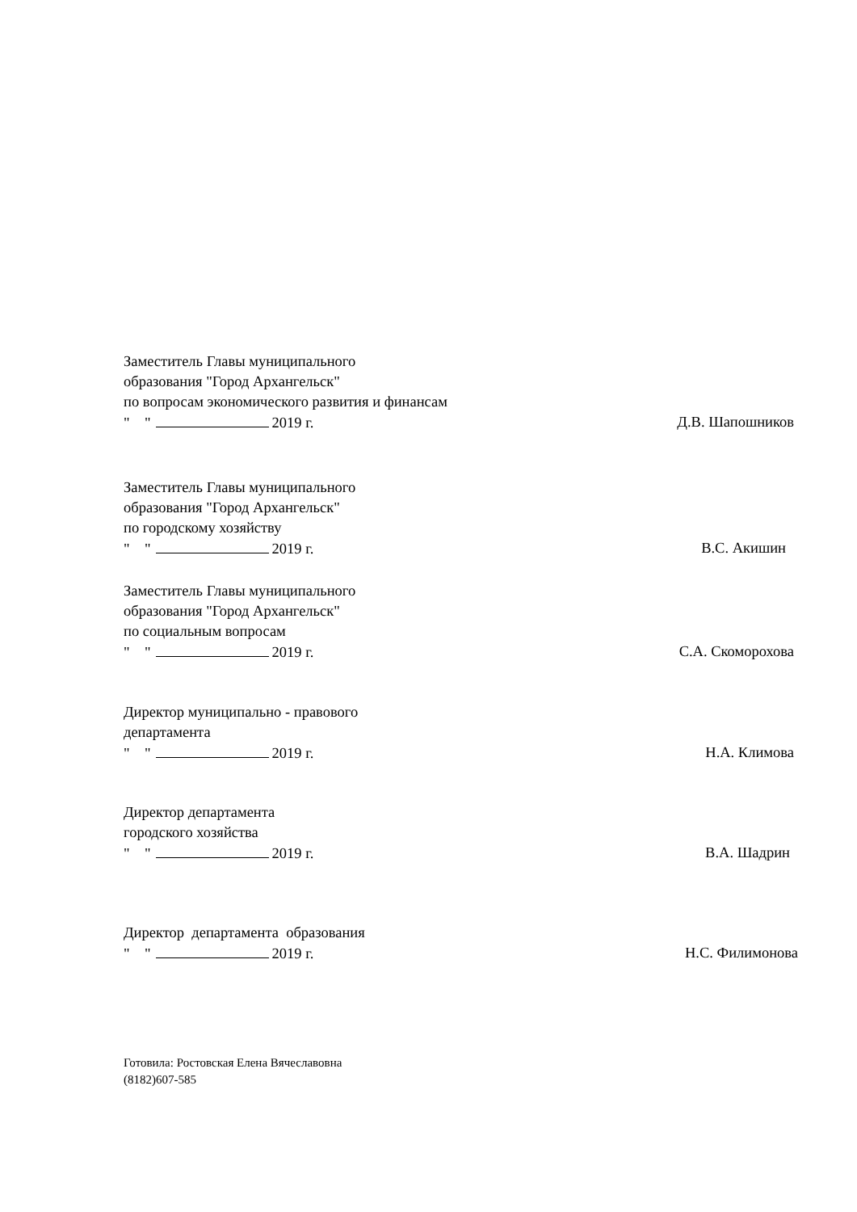Заместитель Главы муниципального
образования "Город Архангельск"
по вопросам экономического развития и финансам
" " 2019 г. Д.В. Шапошников
Заместитель Главы муниципального
образования "Город Архангельск"
по городскому хозяйству
" " 2019 г. В.С. Акишин
Заместитель Главы муниципального
образования "Город Архангельск"
по социальным вопросам
" " 2019 г. С.А. Скоморохова
Директор муниципально - правового
департамента
" " 2019 г. Н.А. Климова
Директор департамента
городского хозяйства
" " 2019 г. В.А. Шадрин
Директор департамента образования
" " 2019 г. Н.С. Филимонова
Готовила: Ростовская Елена Вячеславовна
(8182)607-585